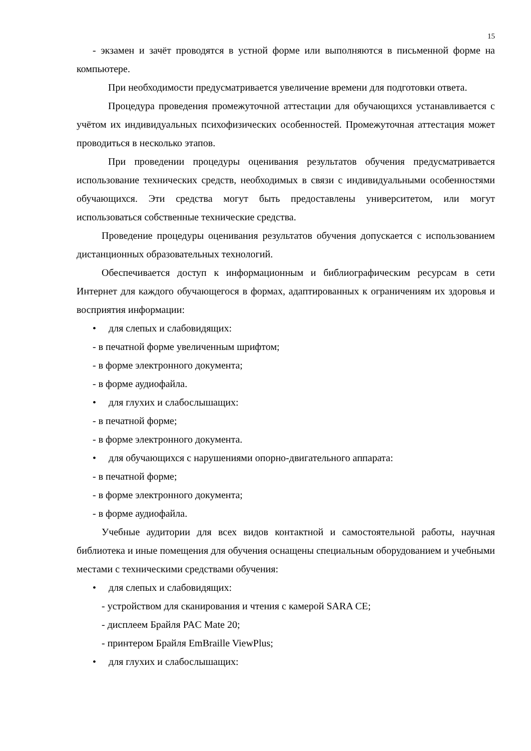15
- экзамен и зачёт проводятся в устной форме или выполняются в письменной форме на компьютере.
При необходимости предусматривается увеличение времени для подготовки ответа.
Процедура проведения промежуточной аттестации для обучающихся устанавливается с учётом их индивидуальных психофизических особенностей. Промежуточная аттестация может проводиться в несколько этапов.
При проведении процедуры оценивания результатов обучения предусматривается использование технических средств, необходимых в связи с индивидуальными особенностями обучающихся. Эти средства могут быть предоставлены университетом, или могут использоваться собственные технические средства.
Проведение процедуры оценивания результатов обучения допускается с использованием дистанционных образовательных технологий.
Обеспечивается доступ к информационным и библиографическим ресурсам в сети Интернет для каждого обучающегося в формах, адаптированных к ограничениям их здоровья и восприятия информации:
• для слепых и слабовидящих:
- в печатной форме увеличенным шрифтом;
- в форме электронного документа;
- в форме аудиофайла.
• для глухих и слабослышащих:
- в печатной форме;
- в форме электронного документа.
• для обучающихся с нарушениями опорно-двигательного аппарата:
- в печатной форме;
- в форме электронного документа;
- в форме аудиофайла.
Учебные аудитории для всех видов контактной и самостоятельной работы, научная библиотека и иные помещения для обучения оснащены специальным оборудованием и учебными местами с техническими средствами обучения:
• для слепых и слабовидящих:
- устройством для сканирования и чтения с камерой SARA CE;
- дисплеем Брайля PAC Mate 20;
- принтером Брайля EmBraille ViewPlus;
• для глухих и слабослышащих: